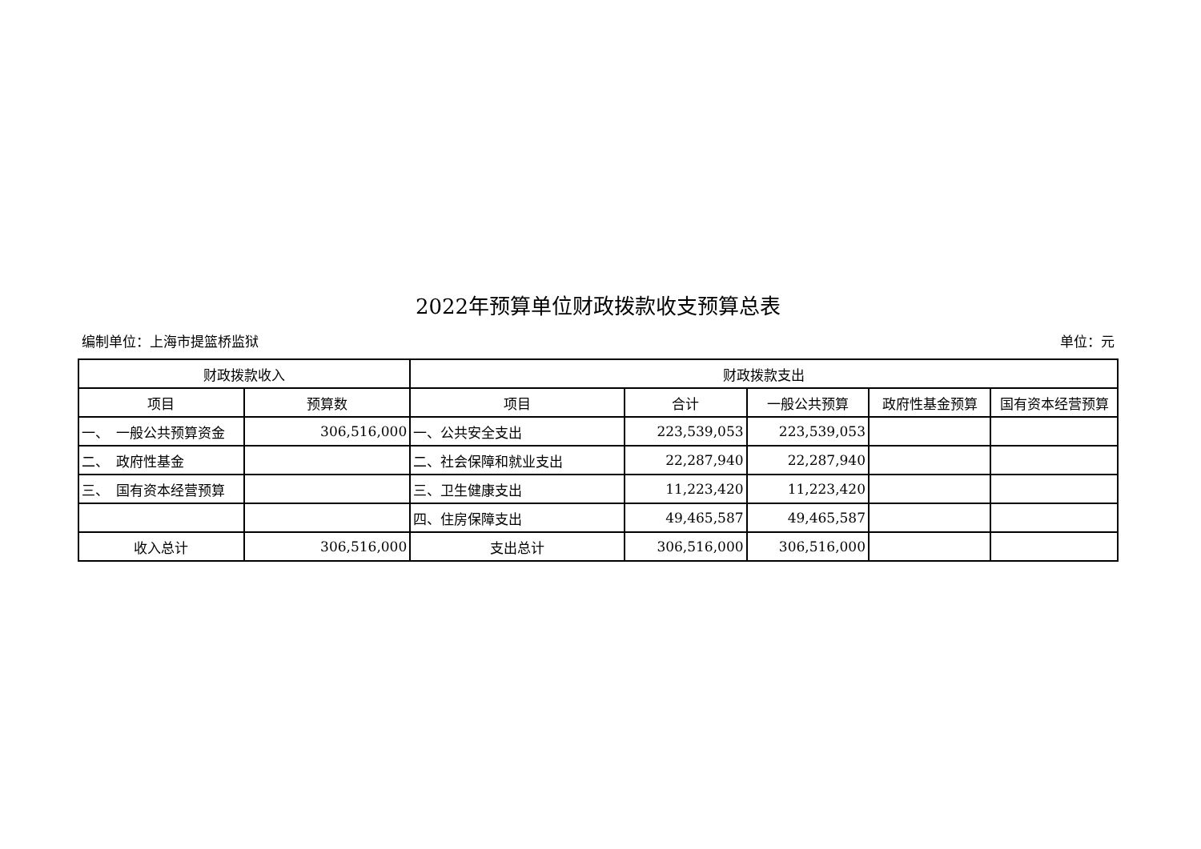2022年预算单位财政拨款收支预算总表
编制单位：上海市提篮桥监狱 单位：元
| 财政拨款收入 | | 财政拨款支出 | | | | |
| --- | --- | --- | --- | --- | --- | --- |
| 项目 | 预算数 | 项目 | 合计 | 一般公共预算 | 政府性基金预算 | 国有资本经营预算 |
| 一、 一般公共预算资金 | 306,516,000 | 一、公共安全支出 | 223,539,053 | 223,539,053 | | |
| 二、 政府性基金 | | 二、社会保障和就业支出 | 22,287,940 | 22,287,940 | | |
| 三、 国有资本经营预算 | | 三、卫生健康支出 | 11,223,420 | 11,223,420 | | |
| | | 四、住房保障支出 | 49,465,587 | 49,465,587 | | |
| 收入总计 | 306,516,000 | 支出总计 | 306,516,000 | 306,516,000 | | |